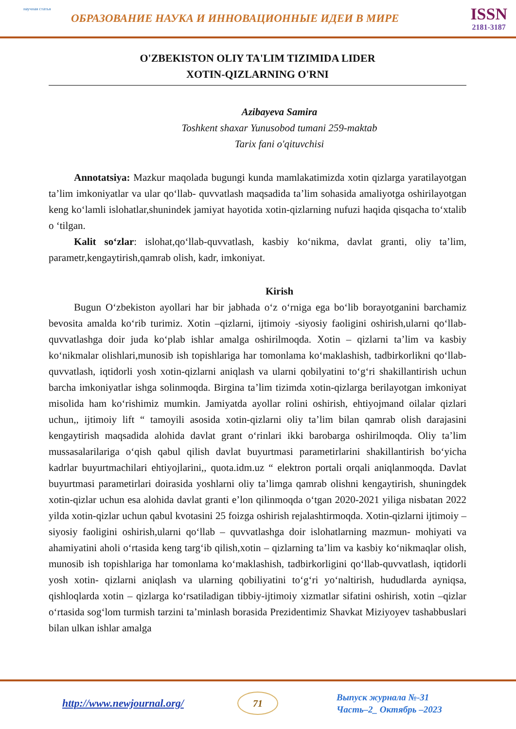научная статья
ОБРАЗОВАНИЕ НАУКА И ИННОВАЦИОННЫЕ ИДЕИ В МИРЕ
ISSN
2181-3187
O'ZBEKISTON OLIY TA'LIM TIZIMIDA LIDER
XOTIN-QIZLARNING O'RNI
Azibayeva Samira
Toshkent shaxar Yunusobod tumani 259-maktab
Tarix fani o'qituvchisi
Annotatsiya: Mazkur maqolada bugungi kunda mamlakatimizda xotin qizlarga yaratilayotgan ta’lim imkoniyatlar va ular qo‘llab- quvvatlash maqsadida ta’lim sohasida amaliyotga oshirilayotgan keng ko‘lamli islohatlar,shunindek jamiyat hayotida xotin-qizlarning nufuzi haqida qisqacha to‘xtalib o ‘tilgan.
Kalit so‘zlar: islohat,qo‘llab-quvvatlash, kasbiy ko‘nikma, davlat granti, oliy ta’lim, parametr,kengaytirish,qamrab olish, kadr, imkoniyat.
Kirish
Bugun O‘zbekiston ayollari har bir jabhada o‘z o‘rniga ega bo‘lib borayotganini barchamiz bevosita amalda ko‘rib turimiz. Xotin –qizlarni, ijtimoiy -siyosiy faoligini oshirish,ularni qo‘llab-quvvatlashga doir juda ko‘plab ishlar amalga oshirilmoqda. Xotin – qizlarni ta’lim va kasbiy ko‘nikmalar olishlari,munosib ish topishlariga har tomonlama ko‘maklashish, tadbirkorlikni qo‘llab- quvvatlash, iqtidorli yosh xotin-qizlarni aniqlash va ularni qobilyatini to‘g‘ri shakillantirish uchun barcha imkoniyatlar ishga solinmoqda. Birgina ta’lim tizimda xotin-qizlarga berilayotgan imkoniyat misolida ham ko‘rishimiz mumkin. Jamiyatda ayollar rolini oshirish, ehtiyojmand oilalar qizlari uchun,, ijtimoiy lift “ tamoyili asosida xotin-qizlarni oliy ta’lim bilan qamrab olish darajasini kengaytirish maqsadida alohida davlat grant o‘rinlari ikki barobarga oshirilmoqda. Oliy ta’lim mussasalarilariga o‘qish qabul qilish davlat buyurtmasi parametirlarini shakillantirish bo‘yicha kadrlar buyurtmachilari ehtiyojlarini,, quota.idm.uz “ elektron portali orqali aniqlanmoqda. Davlat buyurtmasi parametirlari doirasida yoshlarni oliy ta’limga qamrab olishni kengaytirish, shuningdek xotin-qizlar uchun esa alohida davlat granti e’lon qilinmoqda o‘tgan 2020-2021 yiliga nisbatan 2022 yilda xotin-qizlar uchun qabul kvotasini 25 foizga oshirish rejalashtirmoqda. Xotin-qizlarni ijtimoiy – siyosiy faoligini oshirish,ularni qo‘llab – quvvatlashga doir islohatlarning mazmun- mohiyati va ahamiyatini aholi o‘rtasida keng targ‘ib qilish,xotin – qizlarning ta’lim va kasbiy ko‘nikmaqlar olish, munosib ish topishlariga har tomonlama ko‘maklashish, tadbirkorligini qo‘llab-quvvatlash, iqtidorli yosh xotin- qizlarni aniqlash va ularning qobiliyatini to‘g‘ri yo‘naltirish, hududlarda ayniqsa, qishloqlarda xotin – qizlarga ko‘rsatiladigan tibbiy-ijtimoiy xizmatlar sifatini oshirish, xotin –qizlar o‘rtasida sog‘lom turmish tarzini ta’minlash borasida Prezidentimiz Shavkat Miziyoyev tashabbuslari bilan ulkan ishlar amalga
http://www.newjournal.org/
71
Выпуск журнала №-31
Часть–2_ Октябрь –2023